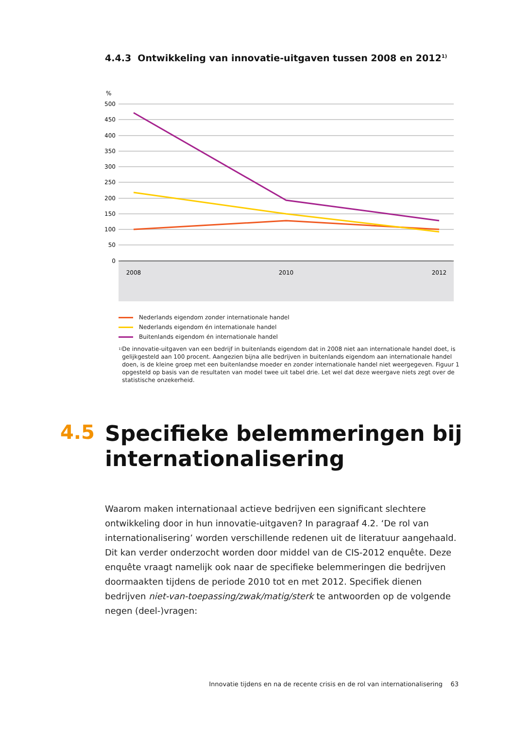4.4.3 Ontwikkeling van innovatie-uitgaven tussen 2008 en 2012<sup>1)</sup>
%
500
450
400
350
300
250
200
150
100
50
0
2008
2010
2012
Nederlands eigendom zonder internationale handel
Nederlands eigendom én internationale handel
Buitenlands eigendom én internationale handel
<sup>1)</sup>
De innovatie-uitgaven van een bedrijf in buitenlands eigendom dat in 2008 niet aan internationale handel doet, is gelijkgesteld aan 100 procent. Aangezien bijna alle bedrijven in buitenlands eigendom aan internationale handel doen, is de kleine groep met een buitenlandse moeder en zonder internationale handel niet weergegeven. Figuur 1 opgesteld op basis van de resultaten van model twee uit tabel drie. Let wel dat deze weergave niets zegt over de statistische onzekerheid.
4.5
Specifieke belemmeringen bij
internationalisering
Waarom maken internationaal actieve bedrijven een significant slechtere ontwikkeling door in hun innovatie-uitgaven? In paragraaf 4.2. ‘De rol van internationalisering’ worden verschillende redenen uit de literatuur aangehaald. Dit kan verder onderzocht worden door middel van de CIS-2012 enquête. Deze enquête vraagt namelijk ook naar de specifieke belemmeringen die bedrijven doormaakten tijdens de periode 2010 tot en met 2012. Specifiek dienen bedrijven niet-van-toepassing/zwak/matig/sterk te antwoorden op de volgende negen (deel-)vragen:
Innovatie tijdens en na de recente crisis en de rol van internationalisering 63